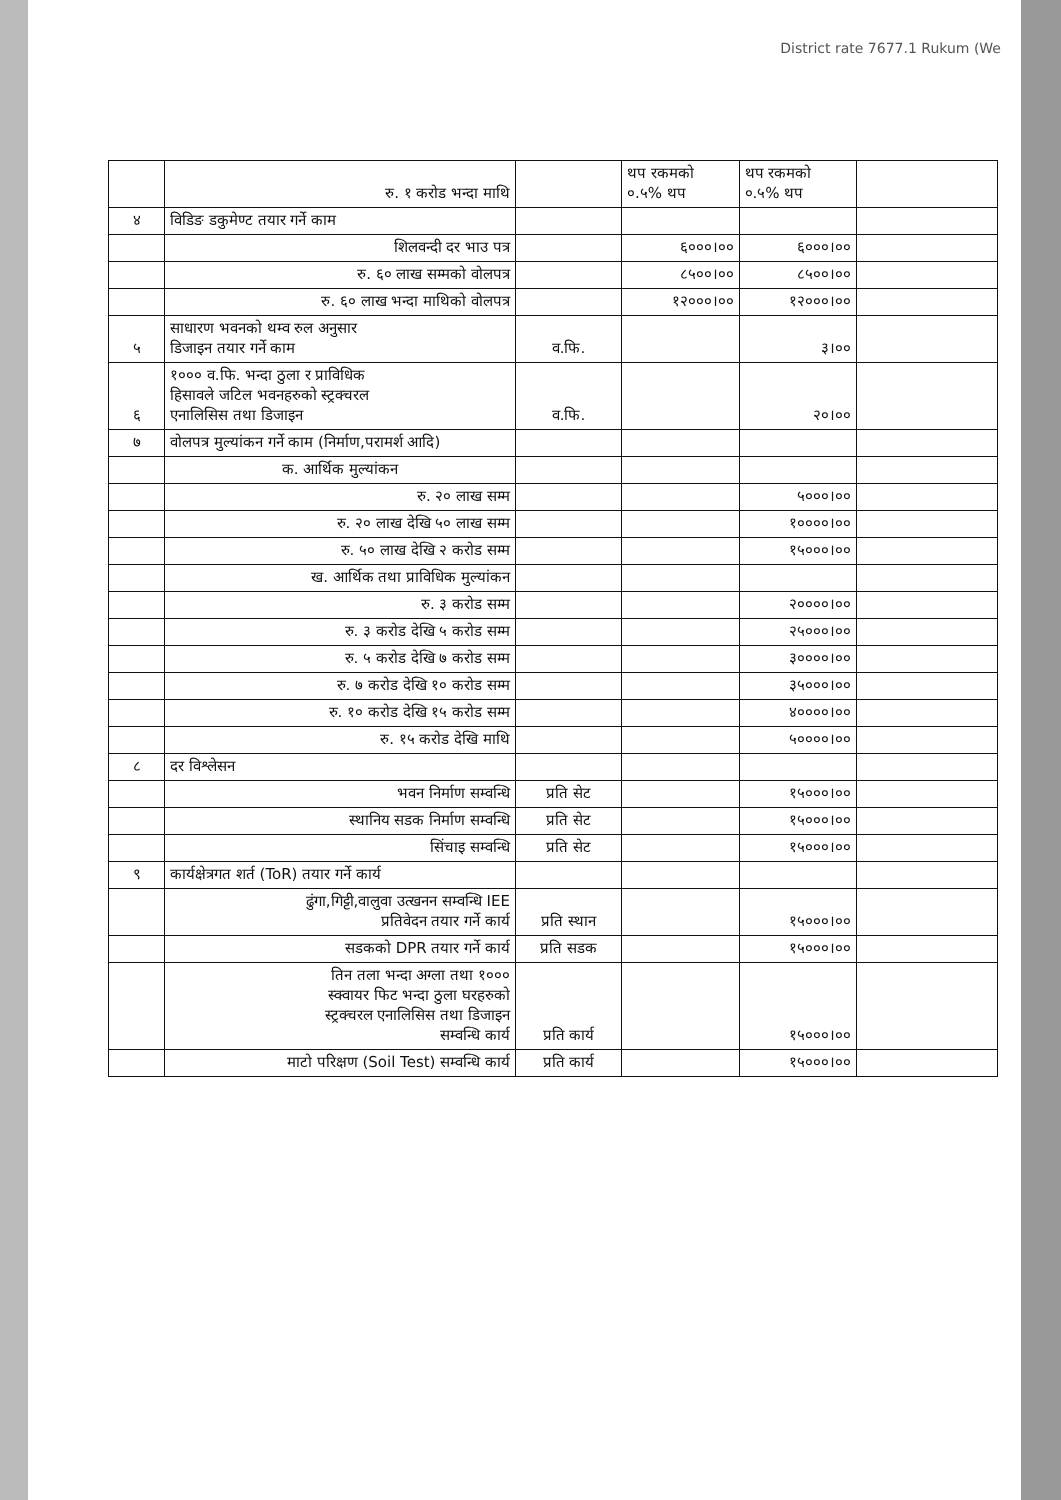District rate 7677.1 Rukum (We
| | रु. १ करोड भन्दा माथि | | थप रकमको ०.५% थप | थप रकमको ०.५% थप | |
| ४ | विडिङ डकुमेण्ट तयार गर्ने काम | | | | |
| | शिलवन्दी दर भाउ पत्र | | ६०००।०० | ६०००।०० | |
| | रु. ६० लाख सम्मको वोलपत्र | | ८५००।०० | ८५००।०० | |
| | रु. ६० लाख भन्दा माथिको वोलपत्र | | १२०००।०० | १२०००।०० | |
| ५ | साधारण भवनको थम्व रुल अनुसार डिजाइन तयार गर्ने काम | व.फि. | | ३।०० | |
| ६ | १००० व.फि. भन्दा ठुला र प्राविधिक हिसावले जटिल भवनहरुको स्ट्रक्चरल एनालिसिस तथा डिजाइन | व.फि. | | २०।०० | |
| ७ | वोलपत्र मुल्यांकन गर्ने काम (निर्माण,परामर्श आदि) | | | | |
| | क. आर्थिक मुल्यांकन | | | | |
| | रु. २० लाख सम्म | | | ५०००।०० | |
| | रु. २० लाख देखि ५० लाख सम्म | | | १००००।०० | |
| | रु. ५० लाख देखि २ करोड सम्म | | | १५०००।०० | |
| | ख. आर्थिक तथा प्राविधिक मुल्यांकन | | | | |
| | रु. ३ करोड सम्म | | | २००००।०० | |
| | रु. ३ करोड देखि ५ करोड सम्म | | | २५०००।०० | |
| | रु. ५ करोड देखि ७ करोड सम्म | | | ३००००।०० | |
| | रु. ७ करोड देखि १० करोड सम्म | | | ३५०००।०० | |
| | रु. १० करोड देखि १५ करोड सम्म | | | ४००००।०० | |
| | रु. १५ करोड देखि माथि | | | ५००००।०० | |
| ८ | दर विश्लेसन | | | | |
| | भवन निर्माण सम्वन्धि | प्रति सेट | | १५०००।०० | |
| | स्थानिय सडक निर्माण सम्वन्धि | प्रति सेट | | १५०००।०० | |
| | सिंचाइ सम्वन्धि | प्रति सेट | | १५०००।०० | |
| ९ | कार्यक्षेत्रगत शर्त (ToR) तयार गर्ने कार्य | | | | |
| | ढुंगा,गिट्टी,वालुवा उत्खनन सम्वन्धि IEE प्रतिवेदन तयार गर्ने कार्य | प्रति स्थान | | १५०००।०० | |
| | सडकको DPR तयार गर्ने कार्य | प्रति सडक | | १५०००।०० | |
| | तिन तला भन्दा अग्ला तथा १००० स्क्वायर फिट भन्दा ठुला घरहरुको स्ट्रक्चरल एनालिसिस तथा डिजाइन सम्वन्धि कार्य | प्रति कार्य | | १५०००।०० | |
| | माटो परिक्षण (Soil Test) सम्वन्धि कार्य | प्रति कार्य | | १५०००।०० | |